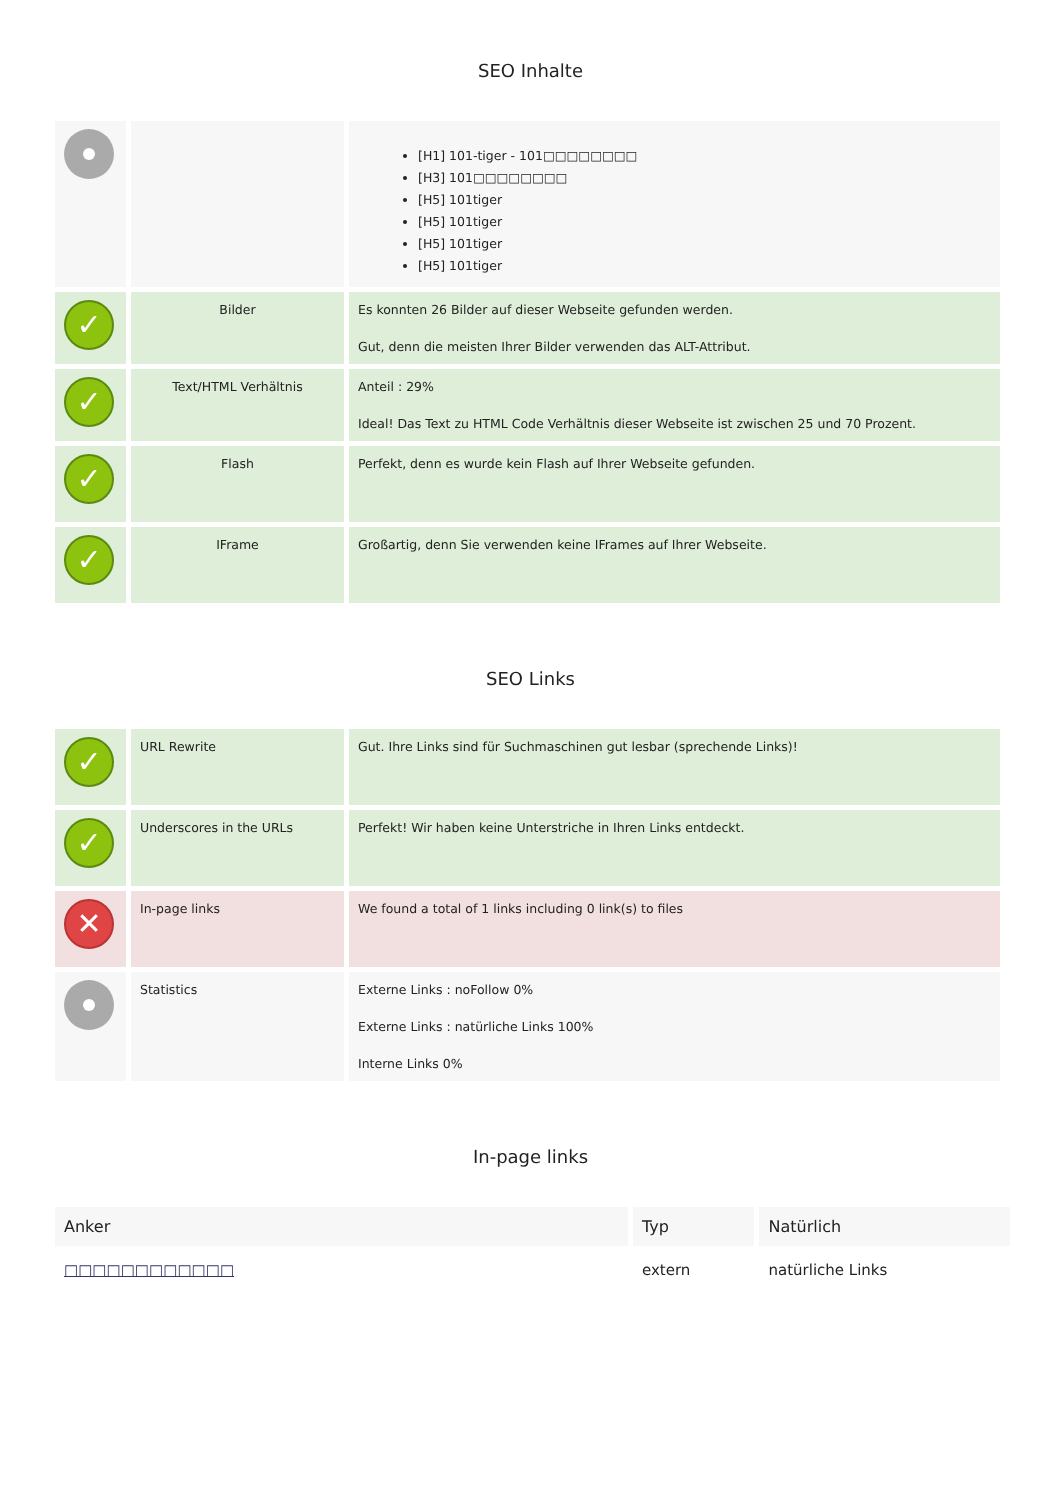SEO Inhalte
| | | [H1] 101-tiger - 101□□□□□□□□ [H3] 101□□□□□□□□ [H5] 101tiger [H5] 101tiger [H5] 101tiger [H5] 101tiger |
| ✓ | Bilder | Es konnten 26 Bilder auf dieser Webseite gefunden werden. Gut, denn die meisten Ihrer Bilder verwenden das ALT-Attribut. |
| ✓ | Text/HTML Verhältnis | Anteil : 29% Ideal! Das Text zu HTML Code Verhältnis dieser Webseite ist zwischen 25 und 70 Prozent. |
| ✓ | Flash | Perfekt, denn es wurde kein Flash auf Ihrer Webseite gefunden. |
| ✓ | IFrame | Großartig, denn Sie verwenden keine IFrames auf Ihrer Webseite. |
SEO Links
| ✓ | URL Rewrite | Gut. Ihre Links sind für Suchmaschinen gut lesbar (sprechende Links)! |
| ✓ | Underscores in the URLs | Perfekt! Wir haben keine Unterstriche in Ihren Links entdeckt. |
| ✕ | In-page links | We found a total of 1 links including 0 link(s) to files |
| | Statistics | Externe Links : noFollow 0% Externe Links : natürliche Links 100% Interne Links 0% |
In-page links
| Anker | Typ | Natürlich |
| --- | --- | --- |
| □□□□□□□□□□□□ | extern | natürliche Links |